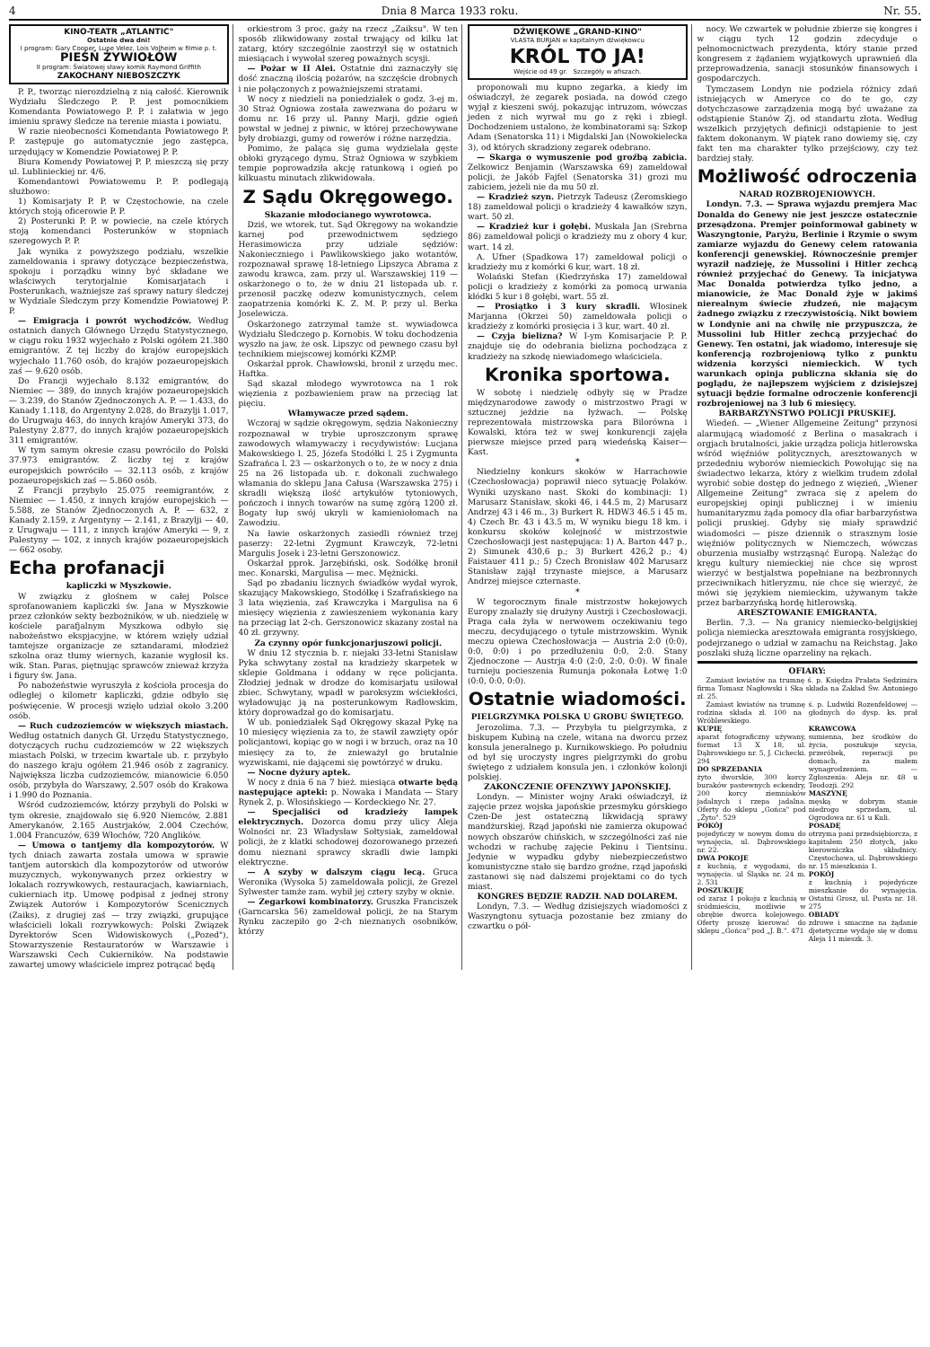4 Dnia 8 Marca 1933 roku. Nr. 55.
KINO-TEATR „ATLANTIC"
Ostatnie dwa dni!
I program: Gary Cooper, Lupe Velez, Lois Volheim w filmie p. t.
PIEŚŃ ŻYWIOŁÓW
II program: Światowej sławy komik Raymond Griffith
ZAKOCHANY NIEBOSZCZYK
P. P., tworząc nierozdzielną z nią całość. Kierownik Wydziału Śledczego P. P. jest pomocnikiem Komendanta Powiatowego P. P. i załatwia w jego imieniu sprawy śledcze na terenie miasta i powiatu.
W razie nieobecności Komendanta Powiatowego P. P. zastępuje go automatycznie jego zastępca, urzędujący w Komendzie Powiatowej P. P.
Biura Komendy Powiatowej P. P. mieszczą się przy ul. Lublinieckiej nr. 4/6.
Komendantowi Powiatowemu P. P. podlegają służbowo:
1) Komisarjaty P. P. w Częstochowie, na czele których stoją oficerowie P. P.
2) Posterunki P. P. w powiecie, na czele których stoją komendanci Posterunków w stopniach szeregowych P. P.
Jak wynika z powyższego podziału, wszelkie zameldowania i sprawy dotyczące bezpieczeństwa, spokoju i porządku winny być składane we właściwych terytorjalnie Komisarjatach i Posterunkach, ważniejsze zaś sprawy natury śledczej w Wydziale Śledczym przy Komendzie Powiatowej P. P.
— Emigracja i powrót wychodźców. Według ostatnich danych Głównego Urzędu Statystycznego, w ciągu roku 1932 wyjechało z Polski ogółem 21.380 emigrantów. Z tej liczby do krajów europejskich wyjechało 11.760 osób, do krajów pozaeuropejskich zaś — 9.620 osób.
Do Francji wyjechało 8.132 emigrantów, do Niemiec — 389, do innych krajów pozaeuropejskich — 3.239, do Stanów Zjednoczonych A. P. — 1.433, do Kanady 1.118, do Argentyny 2.028, do Brazylji 1.017, do Urugwaju 463, do innych krajów Ameryki 373, do Palestyny 2.877, do innych krajów pozaeuropejskich 311 emigrantów.
W tym samym okresie czasu powróciło do Polski 37.973 emigrantów. Z liczby tej z krajów europejskich powróciło — 32.113 osób, z krajów pozaeuropejskich zaś — 5.860 osób.
Z Francji przybyło 25.075 reemigrantów, z Niemiec — 1.450, z innych krajów europejskich — 5.588, ze Stanów Zjednoczonych A. P. — 632, z Kanady 2.159, z Argentyny — 2.141, z Brazylji — 40, z Urugwaju — 111, z innych krajów Ameryki — 9, z Palestyny — 102, z innych krajów pozaeuropejskich — 662 osoby.
Echa profanacji
kapliczki w Myszkowie.
W związku z głośnem w całej Polsce sprofanowaniem kapliczki św. Jana w Myszkowie przez członków sekty bezbożników, w ub. niedzielę w kościele parafjalnym Myszkowa odbyło się nabożeństwo ekspjacyjne, w którem wzięły udział tamtejsze organizacje ze sztandarami, młodzież szkolna oraz tłumy wiernych, kazanie wygłosił ks. wik. Stan. Paras, piętnując sprawców znieważ krzyża i figury św. Jana.
Po nabożeństwie wyruszyła z kościoła procesja do odległej o kilometr kapliczki, gdzie odbyło się poświęcenie. W procesji wzięło udział około 3.200 osób.
— Ruch cudzoziemców w większych miastach. Według ostatnich danych Gł. Urzędu Statystycznego, dotyczących ruchu cudzoziemców w 22 większych miastach Polski, w trzecim kwartale ub. r. przybyło do naszego kraju ogółem 21.946 osób z zagranicy. Największa liczba cudzoziemców, mianowicie 6.050 osób, przybyła do Warszawy, 2.507 osób do Krakowa i 1.990 do Poznania.
Wśród cudzoziemców, którzy przybyli do Polski w tym okresie, znajdowało się 6.920 Niemców, 2.881 Amerykanów, 2.165 Austrjaków, 2.004 Czechów, 1.004 Francuzów, 639 Włochów, 720 Anglików.
— Umowa o tantjemy dla kompozytorów. W tych dniach zawarta została umowa w sprawie tantjem autorskich dla kompozytorów od utworów muzycznych, wykonywanych przez orkiestry w lokalach rozrywkowych, restauracjach, kawiarniach, cukierniach itp. Umowę podpisał z jednej strony Związek Autorów i Kompozytorów Scenicznych (Zaiks), z drugiej zaś — trzy związki, grupujące właścicieli lokali rozrywkowych: Polski Związek Dyrektorów Scen Widowiskowych („Pozed"), Stowarzyszenie Restauratorów w Warszawie i Warszawski Cech Cukierników. Na podstawie zawartej umowy właściciele imprez potrącać będą
orkiestrom 3 proc. gaży na rzecz „Zaiksu". W ten sposób zlikwidowany został trwający od kilku lat zatarg, który szczególnie zaostrzył się w ostatnich miesiącach i wywołał szereg poważnych scysji.
— Pożar w II Alei. Ostatnie dni zaznaczyły się dość znaczną ilością pożarów, na szczęście drobnych i nie połączonych z poważniejszemi stratami.
W nocy z niedzieli na poniedziałek o godz. 3-ej m. 30 Straż Ogniowa została zawezwana do pożaru w domu nr. 16 przy ul. Panny Marji, gdzie ogień powstał w jednej z piwnic, w której przechowywane były drobiazgi, gumy od rowerów i różne narzędzia.
Pomimo, że paląca się guma wydzielała gęste obłoki gryzącego dymu, Straż Ogniowa w szybkiem tempie poprowadziła akcję ratunkową i ogień po kilkuastu minutach zlikwidowała.
Z Sądu Okręgowego.
Skazanie młodocianego wywrotowca.
Dziś, we wtorek, tut. Sąd Okręgowy na wokandzie karnej pod przewodnictwem sędziego Herasimowicza przy udziale sędziów: Nakonieczniego i Pawlikowskiego jako wotantów, rozpoznawał sprawę 18-letniego Lipszyca Abrama z zawodu krawca, zam. przy ul. Warszawskiej 119 — oskarżonego o to, że w dniu 21 listopada ub. r. przenosił paczkę odezw komunistycznych, celem zaopatrzenia komórki K. Z. M. P. przy ul. Berka Joselewicza.
Oskarżonego zatrzymał tamże st. wywiadowca Wydziału Śledczego p. Kornobis. W toku dochodzenia wyszło na jaw, że osk. Lipszyc od pewnego czasu był technikiem miejscowej komórki KZMP.
Oskarżał pprok. Chawłowski, bronił z urzędu mec. Haftka.
Sąd skazał młodego wywrotowca na 1 rok więzienia z pozbawieniem praw na przeciąg lat pięciu.
Włamywacze przed sądem.
Wczoraj w sądzie okręgowym, sędzia Nakonieczny rozpoznawał w trybie uproszczonym sprawę zawodowych włamywaczy i recydywistów: Lucjana Makowskiego l. 25, Józefa Stodółki l. 25 i Zygmunta Szafrańca l. 23 — oskarżonych o to, że w nocy z dnia 25 na 26 listopada ub. r. dokonali zuchwałego włamania do sklepu Jana Całusa (Warszawska 275) i skradli większą ilość artykułów tytoniowych, pończoch i innych towarów na sumę zgórą 1200 zł. Bogaty łup swój ukryli w kamieniołomach na Zawodziu.
Na ławie oskarżonych zasiedli również trzej paserzy: 22-letni Zygmunt Krawczyk, 72-letni Margulis Josek i 23-letni Gerszonowicz.
Oskarżał pprok. Jarzębiński, osk. Sodółkę bronił mec. Konarski, Margulisa — mec. Mężnicki.
Sąd po zbadaniu licznych świadków wydał wyrok, skazujący Makowskiego, Stodółkę i Szafrańskiego na 3 lata więzienia, zaś Krawczyka i Margulisa na 6 miesięcy więzienia z zawieszeniem wykonania kary na przeciąg lat 2-ch. Gerszonowicz skazany został na 40 zł. grzywny.
Za czynny opór funkcjonarjuszowi policji.
W dniu 12 stycznia b. r. niejaki 33-letni Stanisław Pyka schwytany został na kradzieży skarpetek w sklepie Goldmana i oddany w ręce policjanta. Złodziej jednak w drodze do komisarjatu usiłował zbiec. Schwytany, wpadł w paroksyzm wściekłości, wyładowując ją na posterunkowym Radłowskim, który doprowadzał go do komisarjatu.
W ub. poniedziałek Sąd Okręgowy skazał Pykę na 10 miesięcy więzienia za to, że stawił zawzięty opór policjantowi, kopiąc go w nogi i w brzuch, oraz na 10 miesięcy za to, że znieważył go brutalnie wyzwiskami, nie dającemi się powtórzyć w druku.
— Nocne dyżury aptek.
W nocy z dnia 6 na 7 bież. miesiąca otwarte będą następujące apteki: p. Nowaka i Mandata — Stary Rynek 2, p. Włosińskiego — Kordeckiego Nr. 27.
— Specjaliści od kradzieży lampek elektrycznych. Dozorca domu przy ulicy Aleja Wolności nr. 23 Władysław Sołtysiak, zameldował policji, że z klatki schodowej dozorowanego przezeń domu nieznani sprawcy skradli dwie lampki elektryczne.
— A szyby w dalszym ciągu lecą. Gruca Weronika (Wysoka 5) zameldowała policji, że Grezel Sylwester tamże zam. wybił jej cztery szyby w oknie.
— Zegarkowi kombinatorzy. Gruszka Franciszek (Garncarska 56) zameldował policji, że na Starym Rynku zaczepiło go 2-ch nieznanych osobników, którzy
DŹWIĘKOWE „GRAND-KINO"
VLASTA BURJAN w kapitalnym dźwiękowcu
KRÓL TO JA!
Wejście od 49 gr. Szczegóły w afiszach.
proponowali mu kupno zegarka, a kiedy im oświadczył, że zegarek posiada, na dowód czego wyjął z kieszeni swój, pokazując intruzom, wówczas jeden z nich wyrwał mu go z ręki i zbiegł. Dochodzeniem ustalono, że kombinatorami są: Szkop Adam (Senatorska 11) i Migdalski Jan (Nowokielecka 3), od których skradziony zegarek odebrano.
— Skarga o wymuszenie pod groźbą zabicia. Zelkowicz Benjamin (Warszawska 69) zameldował policji, że Jakób Fajfel (Senatorska 31) grozi mu zabiciem, jeżeli nie da mu 50 zł.
— Kradzież szyn. Pietrzyk Tadeusz (Żeromskiego 18) zameldował policji o kradzieży 4 kawałków szyn, wart. 50 zł.
— Kradzież kur i gołębi. Muskała Jan (Srebrna 86) zameldował policji o kradzieży mu z obory 4 kur, wart. 14 zł.
A. Ufner (Spadkowa 17) zameldował policji o kradzieży mu z komórki 6 kur, wart. 18 zł.
Wolański Stefan (Kiedrzyńska 17) zameldował policji o kradzieży z komórki za pomocą urwania kłódki 5 kur i 8 gołębi, wart. 55 zł.
— Prosiątko i 3 kury skradli. Włosinek Marjanna (Okrzei 50) zameldowała policji o kradzieży z komórki prosięcia i 3 kur, wart. 40 zł.
— Czyja bielizna? W I-ym Komisarjacie P. P. znajduje się do odebrania bielizna pochodząca z kradzieży na szkodę niewiadomego właściciela.
Kronika sportowa.
W sobotę i niedzielę odbyły się w Pradze międzynarodowe zawody o mistrzostwo Pragi w sztucznej jeździe na łyżwach. — Polskę reprezentowała mistrzowska para Bilorówna i Kowalski, która też w swej konkurencji zajęła pierwsze miejsce przed parą wiedeńską Kaiser—Kast.
*
Niedzielny konkurs skoków w Harrachowie (Czechosłowacja) poprawił nieco sytuację Polaków. Wyniki uzyskano nast. Skoki do kombinacji: 1) Marusarz Stanisław, skoki 46, i 44.5 m, 2) Marusarz Andrzej 43 i 46 m., 3) Burkert R. HDW3 46.5 i 45 m, 4) Czech Br. 43 i 43.5 m, W wyniku biegu 18 km. i konkursu skoków kolejność w mistrzostwie Czechosłowacji jest następująca: 1) A. Barton 447 p., 2) Simunek 430,6 p.; 3) Burkert 426,2 p.; 4) Faistauer 411 p.; 5) Czech Bronisław 402 Marusarz Stanisław zajął trzynaste miejsce, a Marusarz Andrzej miejsce czternaste.
*
W tegorocznym finale mistrzostw hokejowych Europy znalazły się drużyny Austrji i Czechosłowacji. Praga cała żyła w nerwowem oczekiwaniu tego meczu, decydującego o tytule mistrzowskim. Wynik meczu opiewa Czechosłowacja — Austria 2:0 (0:0), 0:0, 0:0) i po przedłużeniu 0:0, 2:0. Stany Zjednoczone — Austrja 4:0 (2:0, 2:0, 0:0). W finale turnieju pocieszenia Rumunja pokonała Łotwę 1:0 (0:0, 0:0, 0:0).
Ostatnie wiadomości.
PIELGRZYMKA POLSKA U GROBU ŚWIĘTEGO.
Jerozolima. 7.3. — Przybyła tu pielgrzymka, z biskupem Kubiną na czele, witana na dworcu przez konsula jeneralnego p. Kurnikowskiego. Po południu od był się uroczysty ingres pielgrzymki do grobu świętego z udziałem konsula jen. i członków kolonji polskiej.
ZAKOŃCZENIE OFENZYWY JAPOŃSKIEJ.
Londyn. — Minister wojny Araki oświadczył, iż zajęcie przez wojska japońskie przesmyku górskiego Czen-De jest ostateczną likwidacją sprawy mandżurskiej. Rząd japoński nie zamierza okupować nowych obszarów chińskich, w szczególności zaś nie wchodzi w rachubę zajęcie Pekinu i Tientsinu. Jedynie w wypadku gdyby niebezpieczeństwo komunistyczne stało się bardzo groźne, rząd japoński zastanowi się nad dalszemi projektami co do tych miast.
KONGRES BĘDZIE RADZIŁ NAD DOLAREM.
Londyn, 7.3. — Według dzisiejszych wiadomości z Waszyngtonu sytuacja pozostanie bez zmiany do czwartku o pół-
nocy. We czwartek w południe zbierze się kongres i w ciągu tych 12 godzin zdecyduje o pełnomocnictwach prezydenta, który stanie przed kongresem z żądaniem wyjątkowych uprawnień dla przeprowadzenia, sanacji stosunków finansowych i gospodarczych.
Tymczasem Londyn nie podziela różnicy zdań istniejących w Ameryce co do te go, czy dotychczasowe zarządzenia mogą być uważane za odstąpienie Stanów Zj. od standartu złota. Według wszelkich przyjętych definicji odstąpienie to jest faktem dokonanym. W piątek rano dowiemy się, czy fakt ten ma charakter tylko przejściowy, czy też bardziej stały.
Możliwość odroczenia
NARAD ROZBROJENIOWYCH.
Londyn. 7.3. — Sprawa wyjazdu premjera Mac Donalda do Genewy nie jest jeszcze ostatecznie przesądzona. Premjer poinformował gabinety w Waszyngtonie, Paryżu, Berlinie i Rzymie o swym zamiarze wyjazdu do Genewy celem ratowania konferencji genewskiej. Równocześnie premjer wyraził nadzieję, że Mussolini i Hitler zechcą również przyjechać do Genewy. Ta inicjatywa Mac Donalda potwierdza tylko jedno, a mianowicie, że Mac Donald żyje w jakimś nierealnym świecie złudzeń, nie mającym żadnego związku z rzeczywistością. Nikt bowiem w Londynie ani na chwilę nie przypuszcza, że Mussolini lub Hitler zechcą przyjechać do Genewy. Ten ostatni, jak wiadomo, interesuje się konferencją rozbrojeniową tylko z punktu widzenia korzyści niemieckich. W tych warunkach opinja publiczna skłania się do poglądu, że najlepszem wyjściem z dzisiejszej sytuacji będzie formalne odroczenie konferencji rozbrojeniowej na 3 lub 6 miesięcy.
BARBARZYŃSTWO POLICJI PRUSKIEJ.
Wiedeń. — „Wiener Allgemeine Zeitung" przynosi alarmującą wiadomość z Berlina o masakrach i orgjach brutalności, jakie urządza policja hitlerowska wśród więźniów politycznych, aresztowanych w przededniu wyborów niemieckich Powołując się na świadectwo lekarza, który z wielkim trudem zdołał wyrobić sobie dostęp do jednego z więzień, „Wiener Allgemeine Zeitung" zwraca się z apelem do europejskiej opinji publicznej i w imieniu humanitaryzmu żąda pomocy dla ofiar barbarzyństwa policji pruskiej. Gdyby się miały sprawdzić wiadomości — pisze dziennik o strasznym losie więźniów politycznych w Niemczech, wówczas oburzenia musiałby wstrząsnąć Europą. Należąc do kręgu kultury niemieckiej nie chce się wprost wierzyć w bestjalstwa popełniane na bezbronnych przeciwnikach hitleryzmu, nie chce się wierzyć, że mówi się językiem niemieckim, używanym także przez barbarzyńską hordę hitlerowską.
ARESZTOWANIE EMIGRANTA.
Berlin. 7.3. — Na granicy niemiecko-belgijskiej policja niemiecka aresztowała emigranta rosyjskiego, podejrzanego o udział w zamachu na Reichstag. Jako poszlaki służą liczne oparzeliny na rękach.
OFIARY:
Zamiast kwiatów na trumnę ś. p. Księdza Prałata Sędzimira firma Tomasz Nagłowski i Ska składa na Zakład Św. Antoniego zł. 25.
Zamiast kwiatów na trumnę ś. p. Ludwiki Rozenfeldowej — rodzina składa zł. 100 na głodnych do dysp. ks. prał Wróblewskiego.
KUPIĘ
aparat fotograficzny używany, format 13 X 18, ul. Dąbrowskiego nr. 5, J. Cichecki. 294
DO SPRZEDANIA
żyto dworskie, 300 korcy buraków pastewnych eckendry, 200 korcy ziemniaków jadalnych i rzepa jadalna. Oferty do sklepu „Gońca" pod „Żyto". 529
POKÓJ
pojedyńczy w nowym domu do wynajęcia, ul. Dąbrowskiego nr. 22.
DWA POKOJE
z kuchnią, z wygodami, do wynajęcia. ul Śląska nr. 24 m. 2. 531
POSZUKUJĘ
od zaraz 1 pokoju z kuchnią w śródmieściu, możliwie w obrębie dworca kolejowego. Oferty proszę kierować do sklepu „Gońca" pod „J. B.". 471
KRAWCOWA
sumienna, bez środków do życia, poszukuje szycia, przeróbek, reperacji po domach, za małem wynagrodzeniem. — Zgłoszenia: Aleja nr. 48 u Teodozji. 292
MASZYNĘ
męską w dobrym stanie niedrogo sprzedam, ul. Ogrodowa nr. 61 u Kuli.
POSADĘ
otrzyma pani przedsiębiorcza, z kapitałem 250 złotych, jako kierowniczka składnicy. Częstochowa, ul. Dąbrowskiego nr. 15 mieszkania 1.
POKÓJ
z kuchnią i pojedyńcze mieszkanie do wynajęcia. Ostatni Grosz, ul. Pusta nr. 18. 275
OBIADY
zdrowe i smaczne na żądanie djetetyczne wydaje się w domu Aleja 11 mieszk. 3.